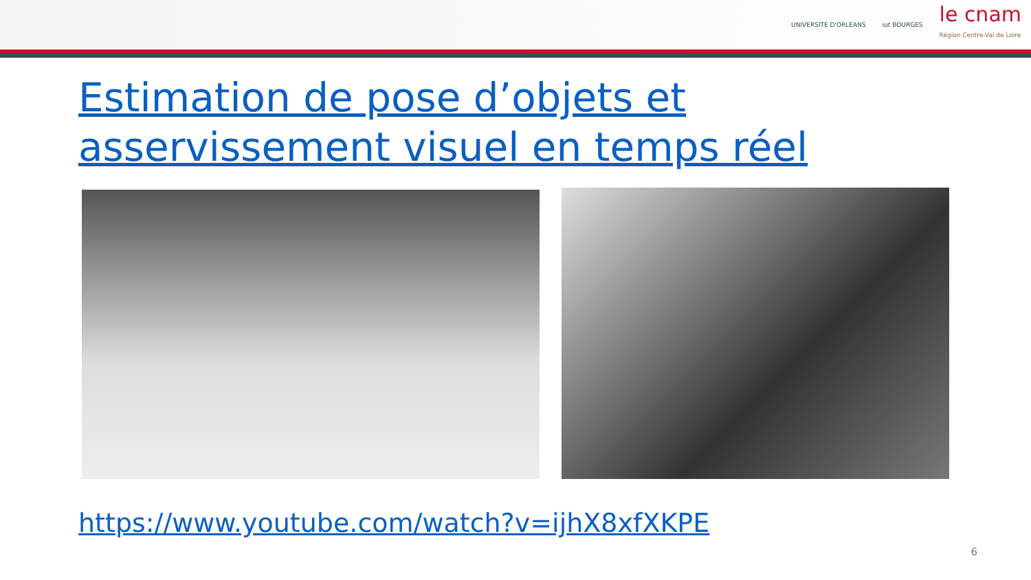UNIVERSITE D'ORLEANS iut BOURGES
le cnam
Région Centre-Val de Loire
Estimation de pose d’objets et asservissement visuel en temps réel
https://www.youtube.com/watch?v=ijhX8xfXKPE
6